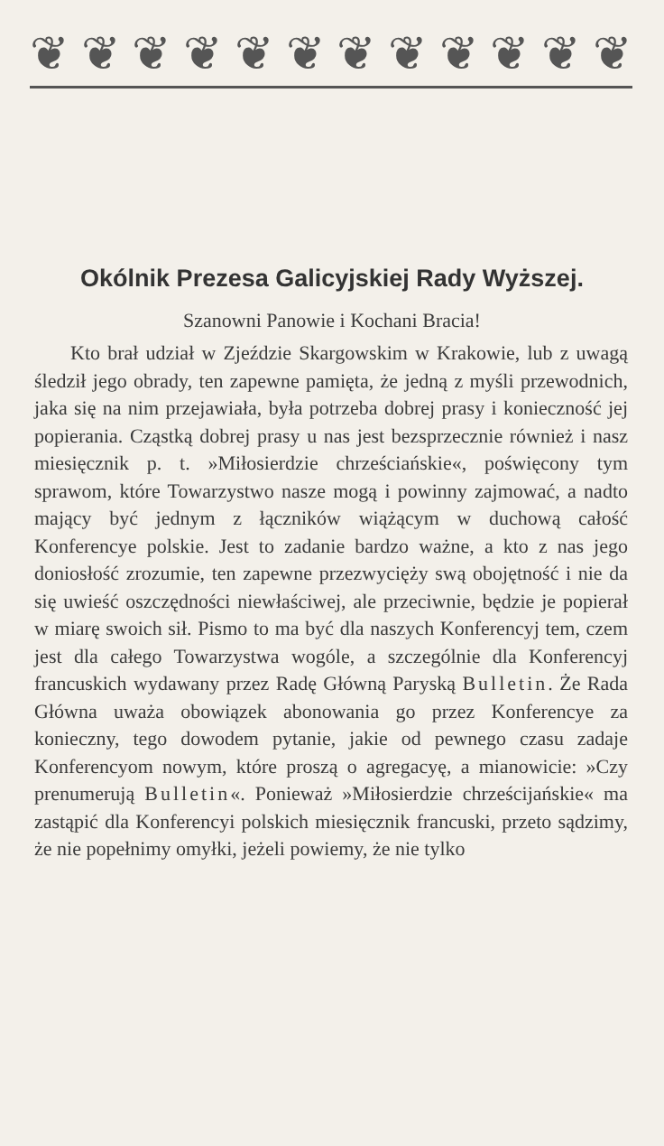❦ ❦ ❦ ❦ ❦ ❦ ❦ ❦ ❦ ❦ ❦ ❦
Okólnik Prezesa Galicyjskiej Rady Wyższej.
Szanowni Panowie i Kochani Bracia!
Kto brał udział w Zjeździe Skargowskim w Krakowie, lub z uwagą śledził jego obrady, ten zapewne pamięta, że jedną z myśli przewodnich, jaka się na nim przejawiała, była potrzeba dobrej prasy i konieczność jej popierania. Cząstką dobrej prasy u nas jest bezsprzecznie również i nasz miesięcznik p. t. »Miłosierdzie chrześciańskie«, poświęcony tym sprawom, które Towarzystwo nasze mogą i powinny zajmować, a nadto mający być jednym z łączników wiążącym w duchową całość Konferencye polskie. Jest to zadanie bardzo ważne, a kto z nas jego doniosłość zrozumie, ten zapewne przezwycięży swą obojętność i nie da się uwieść oszczędności niewłaściwej, ale przeciwnie, będzie je popierał w miarę swoich sił. Pismo to ma być dla naszych Konferencyj tem, czem jest dla całego Towarzystwa wogóle, a szczególnie dla Konferencyj francuskich wydawany przez Radę Główną Paryską Bulletin. Że Rada Główna uważa obowiązek abonowania go przez Konferencye za konieczny, tego dowodem pytanie, jakie od pewnego czasu zadaje Konferencyom nowym, które proszą o agregacyę, a mianowicie: »Czy prenumerują Bulletin«. Ponieważ »Miłosierdzie chrześcijańskie« ma zastąpić dla Konferencyi polskich miesięcznik francuski, przeto sądzimy, że nie popełnimy omyłki, jeżeli powiemy, że nie tylko